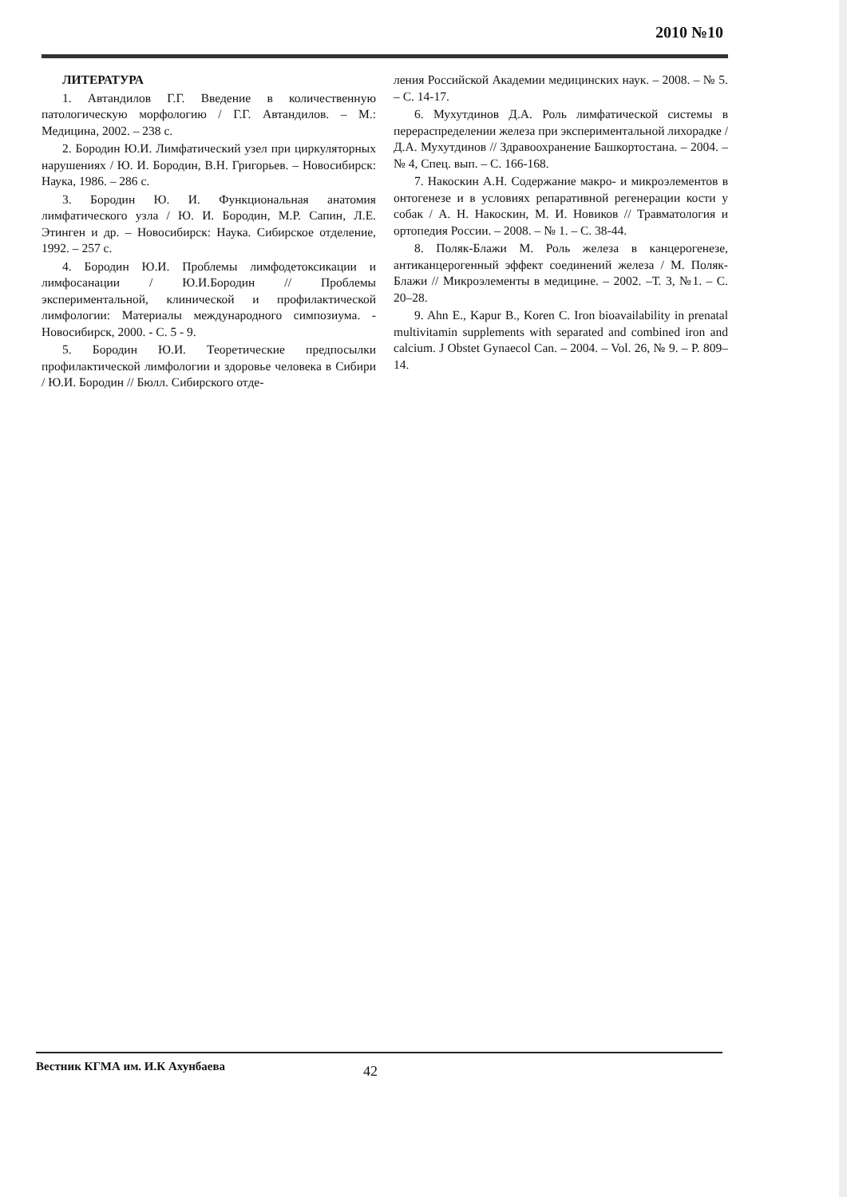2010 №10
ЛИТЕРАТУРА
1. Автандилов Г.Г. Введение в количественную патологическую морфологию / Г.Г. Автандилов. – М.: Медицина, 2002. – 238 с.
2. Бородин Ю.И. Лимфатический узел при циркуляторных нарушениях / Ю. И. Бородин, В.Н. Григорьев. – Новосибирск: Наука, 1986. – 286 с.
3. Бородин Ю. И. Функциональная анатомия лимфатического узла / Ю. И. Бородин, М.Р. Сапин, Л.Е. Этинген и др. – Новосибирск: Наука. Сибирское отделение, 1992. – 257 с.
4. Бородин Ю.И. Проблемы лимфодетоксикации и лимфосанации / Ю.И.Бородин // Проблемы экспериментальной, клинической и профилактической лимфологии: Материалы международного симпозиума. - Новосибирск, 2000. - С. 5 - 9.
5. Бородин Ю.И. Теоретические предпосылки профилактической лимфологии и здоровье человека в Сибири / Ю.И. Бородин // Бюлл. Сибирского отде-
ления Российской Академии медицинских наук. – 2008. – № 5. – С. 14-17.
6. Мухутдинов Д.А. Роль лимфатической системы в перераспределении железа при экспериментальной лихорадке / Д.А. Мухутдинов // Здравоохранение Башкортостана. – 2004. – № 4, Спец. вып. – С. 166-168.
7. Накоскин А.Н. Содержание макро- и микроэлементов в онтогенезе и в условиях репаративной регенерации кости у собак / А. Н. Накоскин, М. И. Новиков // Травматология и ортопедия России. – 2008. – № 1. – С. 38-44.
8. Поляк-Блажи М. Роль железа в канцерогенезе, антиканцерогенный эффект соединений железа / М. Поляк-Блажи // Микроэлементы в медицине. – 2002. –Т. 3, №1. – С. 20–28.
9. Ahn E., Kapur B., Koren C. Iron bioavailability in prenatal multivitamin supplements with separated and combined iron and calcium. J Obstet Gynaecol Can. – 2004. – Vol. 26, № 9. – P. 809–14.
Вестник КГМА им. И.К Ахунбаева 42